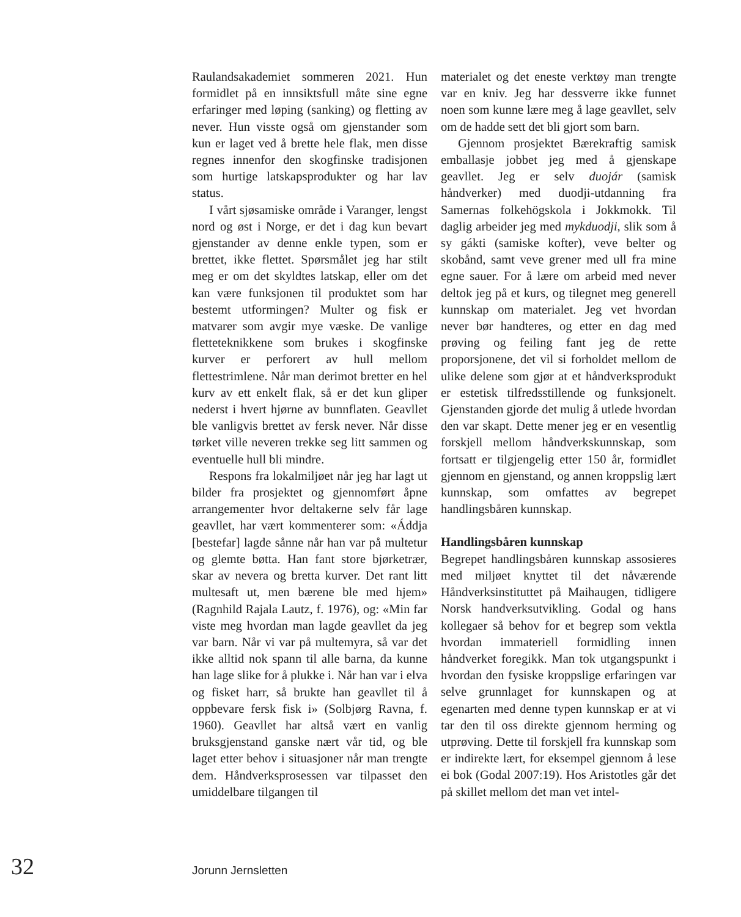Raulandsakademiet sommeren 2021. Hun formidlet på en innsiktsfull måte sine egne erfaringer med løping (sanking) og fletting av never. Hun visste også om gjenstander som kun er laget ved å brette hele flak, men disse regnes innenfor den skogfinske tradisjonen som hurtige latskapsprodukter og har lav status.
I vårt sjøsamiske område i Varanger, lengst nord og øst i Norge, er det i dag kun bevart gjenstander av denne enkle typen, som er brettet, ikke flettet. Spørsmålet jeg har stilt meg er om det skyldtes latskap, eller om det kan være funksjonen til produktet som har bestemt utformingen? Multer og fisk er matvarer som avgir mye væske. De vanlige fletteteknikkene som brukes i skogfinske kurver er perforert av hull mellom flettestrimlene. Når man derimot bretter en hel kurv av ett enkelt flak, så er det kun gliper nederst i hvert hjørne av bunnflaten. Geavllet ble vanligvis brettet av fersk never. Når disse tørket ville neveren trekke seg litt sammen og eventuelle hull bli mindre.
Respons fra lokalmiljøet når jeg har lagt ut bilder fra prosjektet og gjennomført åpne arrangementer hvor deltakerne selv får lage geavllet, har vært kommenterer som: «Áddja [bestefar] lagde sånne når han var på multetur og glemte bøtta. Han fant store bjørketrær, skar av nevera og bretta kurver. Det rant litt multesaft ut, men bærene ble med hjem» (Ragnhild Rajala Lautz, f. 1976), og: «Min far viste meg hvordan man lagde geavllet da jeg var barn. Når vi var på multemyra, så var det ikke alltid nok spann til alle barna, da kunne han lage slike for å plukke i. Når han var i elva og fisket harr, så brukte han geavllet til å oppbevare fersk fisk i» (Solbjørg Ravna, f. 1960). Geavllet har altså vært en vanlig bruksgjenstand ganske nært vår tid, og ble laget etter behov i situasjoner når man trengte dem. Håndverksprosessen var tilpasset den umiddelbare tilgangen til
materialet og det eneste verktøy man trengte var en kniv. Jeg har dessverre ikke funnet noen som kunne lære meg å lage geavllet, selv om de hadde sett det bli gjort som barn.
Gjennom prosjektet Bærekraftig samisk emballasje jobbet jeg med å gjenskape geavllet. Jeg er selv duojár (samisk håndverker) med duodji-utdanning fra Samernas folkehögskola i Jokkmokk. Til daglig arbeider jeg med mykduodji, slik som å sy gákti (samiske kofter), veve belter og skobånd, samt veve grener med ull fra mine egne sauer. For å lære om arbeid med never deltok jeg på et kurs, og tilegnet meg generell kunnskap om materialet. Jeg vet hvordan never bør handteres, og etter en dag med prøving og feiling fant jeg de rette proporsjonene, det vil si forholdet mellom de ulike delene som gjør at et håndverksprodukt er estetisk tilfredsstillende og funksjonelt. Gjenstanden gjorde det mulig å utlede hvordan den var skapt. Dette mener jeg er en vesentlig forskjell mellom håndverkskunnskap, som fortsatt er tilgjengelig etter 150 år, formidlet gjennom en gjenstand, og annen kroppslig lært kunnskap, som omfattes av begrepet handlingsbåren kunnskap.
Handlingsbåren kunnskap
Begrepet handlingsbåren kunnskap assosieres med miljøet knyttet til det nåværende Håndverksinstituttet på Maihaugen, tidligere Norsk handverksutvikling. Godal og hans kollegaer så behov for et begrep som vektla hvordan immateriell formidling innen håndverket foregikk. Man tok utgangspunkt i hvordan den fysiske kroppslige erfaringen var selve grunnlaget for kunnskapen og at egenarten med denne typen kunnskap er at vi tar den til oss direkte gjennom herming og utprøving. Dette til forskjell fra kunnskap som er indirekte lært, for eksempel gjennom å lese ei bok (Godal 2007:19). Hos Aristotles går det på skillet mellom det man vet intel-
32 Jorunn Jernsletten